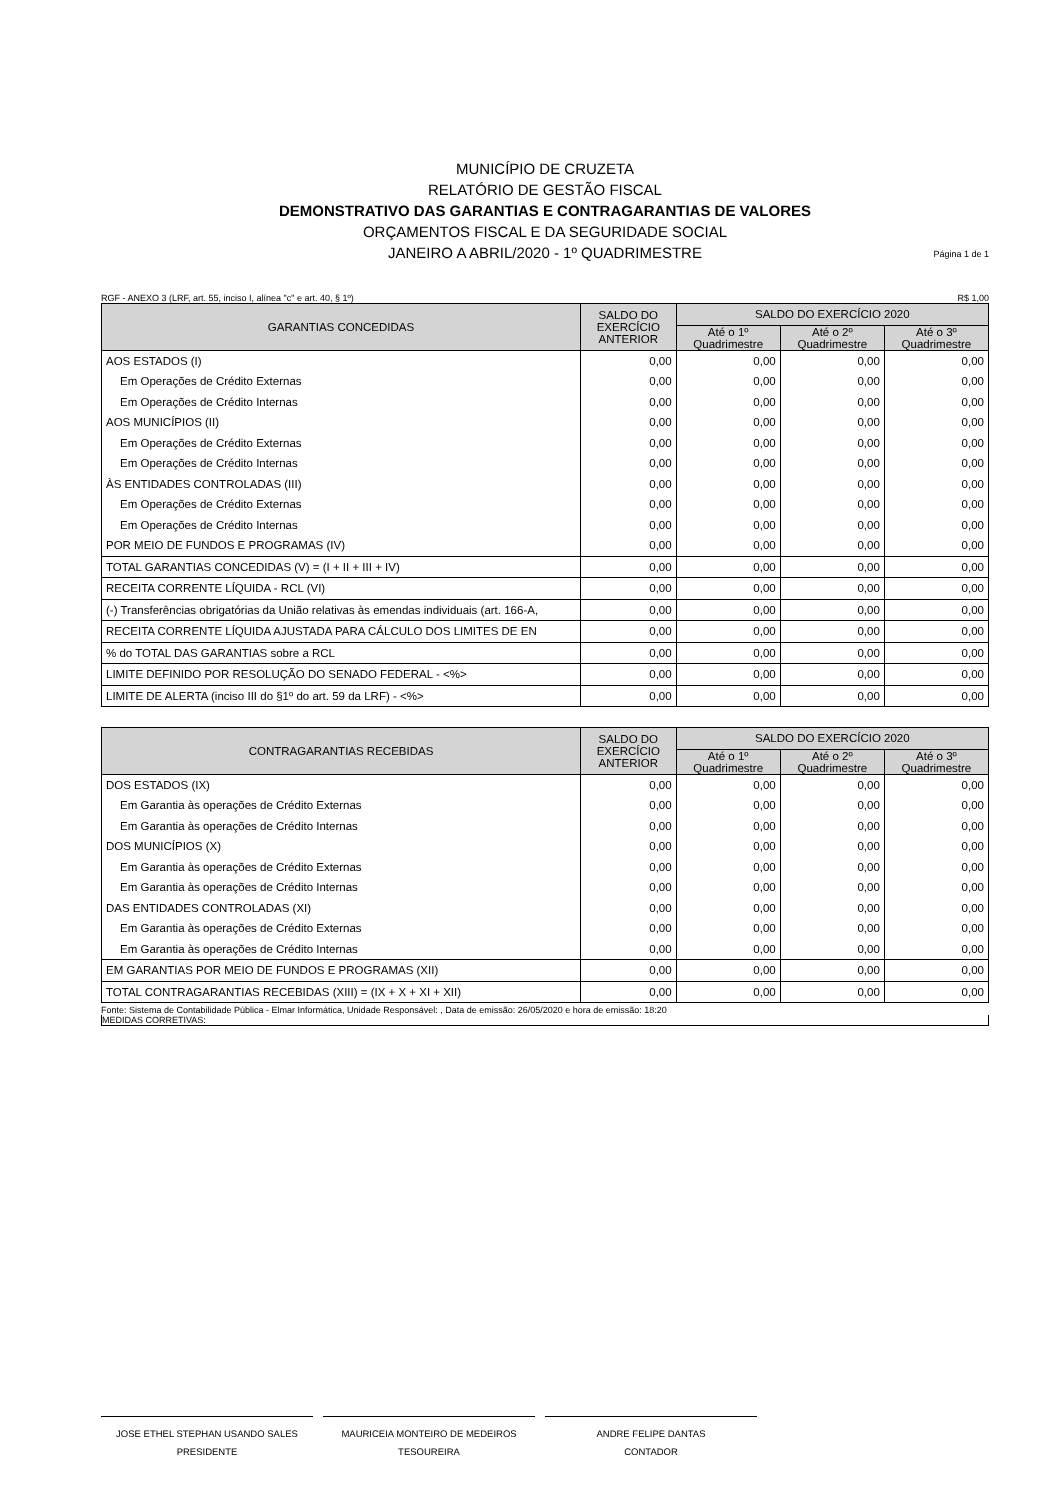MUNICÍPIO DE CRUZETA
RELATÓRIO DE GESTÃO FISCAL
DEMONSTRATIVO DAS GARANTIAS E CONTRAGARANTIAS DE VALORES
ORÇAMENTOS FISCAL E DA SEGURIDADE SOCIAL
JANEIRO A ABRIL/2020 - 1º QUADRIMESTRE
Página 1 de 1
RGF - ANEXO 3 (LRF, art. 55, inciso I, alínea "c" e art. 40, § 1º) R$ 1,00
| GARANTIAS CONCEDIDAS | SALDO DO EXERCÍCIO ANTERIOR | SALDO DO EXERCÍCIO 2020 | | |
| --- | --- | --- | --- | --- |
| | | Até o 1º Quadrimestre | Até o 2º Quadrimestre | Até o 3º Quadrimestre |
| AOS ESTADOS (I) | 0,00 | 0,00 | 0,00 | 0,00 |
| Em Operações de Crédito Externas | 0,00 | 0,00 | 0,00 | 0,00 |
| Em Operações de Crédito Internas | 0,00 | 0,00 | 0,00 | 0,00 |
| AOS MUNICÍPIOS (II) | 0,00 | 0,00 | 0,00 | 0,00 |
| Em Operações de Crédito Externas | 0,00 | 0,00 | 0,00 | 0,00 |
| Em Operações de Crédito Internas | 0,00 | 0,00 | 0,00 | 0,00 |
| ÀS ENTIDADES CONTROLADAS (III) | 0,00 | 0,00 | 0,00 | 0,00 |
| Em Operações de Crédito Externas | 0,00 | 0,00 | 0,00 | 0,00 |
| Em Operações de Crédito Internas | 0,00 | 0,00 | 0,00 | 0,00 |
| POR MEIO DE FUNDOS E PROGRAMAS (IV) | 0,00 | 0,00 | 0,00 | 0,00 |
| TOTAL GARANTIAS CONCEDIDAS (V) = (I + II + III + IV) | 0,00 | 0,00 | 0,00 | 0,00 |
| RECEITA CORRENTE LÍQUIDA - RCL (VI) | 0,00 | 0,00 | 0,00 | 0,00 |
| (-) Transferências obrigatórias da União relativas às emendas individuais (art. 166-A, | 0,00 | 0,00 | 0,00 | 0,00 |
| RECEITA CORRENTE LÍQUIDA AJUSTADA PARA CÁLCULO DOS LIMITES DE EN | 0,00 | 0,00 | 0,00 | 0,00 |
| % do TOTAL DAS GARANTIAS sobre a RCL | 0,00 | 0,00 | 0,00 | 0,00 |
| LIMITE DEFINIDO POR RESOLUÇÃO DO SENADO FEDERAL - <%> | 0,00 | 0,00 | 0,00 | 0,00 |
| LIMITE DE ALERTA (inciso III do §1º do art. 59 da LRF) - <%> | 0,00 | 0,00 | 0,00 | 0,00 |
| CONTRAGARANTIAS RECEBIDAS | SALDO DO EXERCÍCIO ANTERIOR | SALDO DO EXERCÍCIO 2020 | | |
| --- | --- | --- | --- | --- |
| | | Até o 1º Quadrimestre | Até o 2º Quadrimestre | Até o 3º Quadrimestre |
| DOS ESTADOS (IX) | 0,00 | 0,00 | 0,00 | 0,00 |
| Em Garantia às operações de Crédito Externas | 0,00 | 0,00 | 0,00 | 0,00 |
| Em Garantia às operações de Crédito Internas | 0,00 | 0,00 | 0,00 | 0,00 |
| DOS MUNICÍPIOS (X) | 0,00 | 0,00 | 0,00 | 0,00 |
| Em Garantia às operações de Crédito Externas | 0,00 | 0,00 | 0,00 | 0,00 |
| Em Garantia às operações de Crédito Internas | 0,00 | 0,00 | 0,00 | 0,00 |
| DAS ENTIDADES CONTROLADAS (XI) | 0,00 | 0,00 | 0,00 | 0,00 |
| Em Garantia às operações de Crédito Externas | 0,00 | 0,00 | 0,00 | 0,00 |
| Em Garantia às operações de Crédito Internas | 0,00 | 0,00 | 0,00 | 0,00 |
| EM GARANTIAS POR MEIO DE FUNDOS E PROGRAMAS (XII) | 0,00 | 0,00 | 0,00 | 0,00 |
| TOTAL CONTRAGARANTIAS RECEBIDAS (XIII) = (IX + X + XI + XII) | 0,00 | 0,00 | 0,00 | 0,00 |
Fonte: Sistema de Contabilidade Pública - Elmar Informática, Unidade Responsável: , Data de emissão: 26/05/2020 e hora de emissão: 18:20
MEDIDAS CORRETIVAS:
JOSE ETHEL STEPHAN USANDO SALES
PRESIDENTE
MAURICEIA MONTEIRO DE MEDEIROS
TESOUREIRA
ANDRE FELIPE DANTAS
CONTADOR